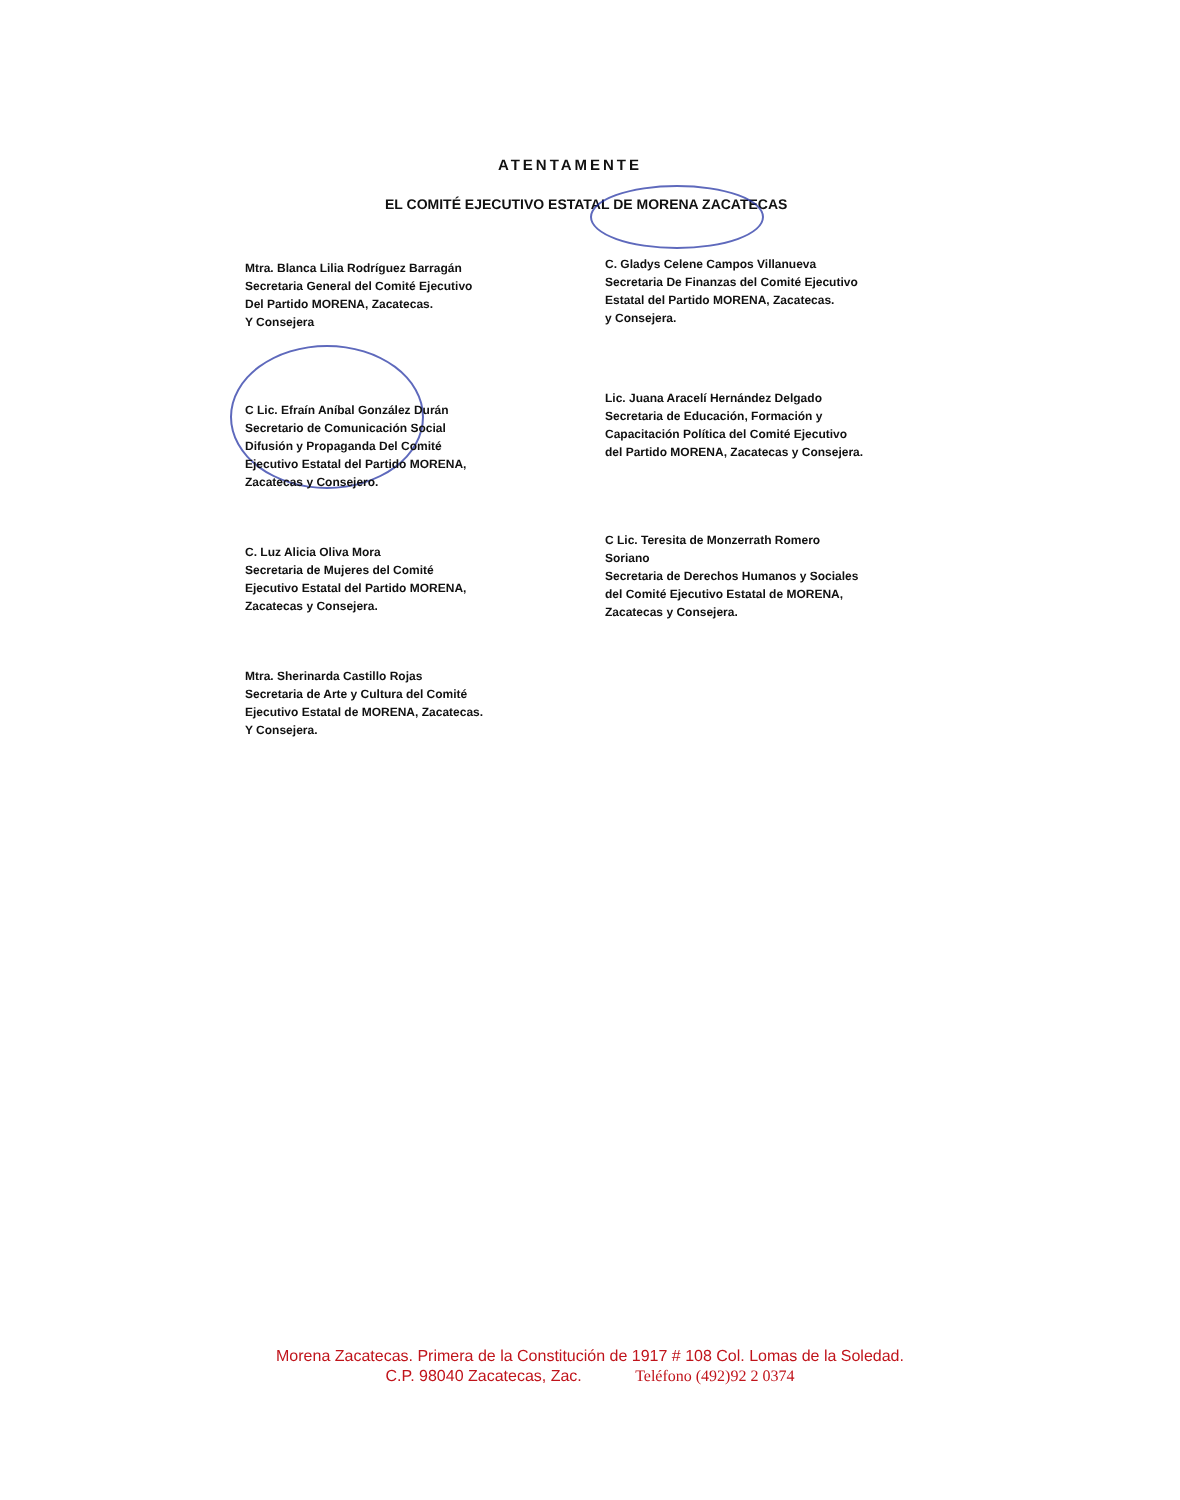ATENTAMENTE
EL COMITÉ EJECUTIVO ESTATAL DE MORENA ZACATECAS
Mtra. Blanca Lilia Rodríguez Barragán
Secretaria General del Comité Ejecutivo
Del Partido MORENA, Zacatecas.
Y Consejera
C Lic. Efraín Aníbal González Durán
Secretario de Comunicación Social
Difusión y Propaganda Del Comité
Ejecutivo Estatal del Partido MORENA,
Zacatecas y Consejero.
C. Luz Alicia Oliva Mora
Secretaria de Mujeres del Comité
Ejecutivo Estatal del Partido MORENA,
Zacatecas y Consejera.
Mtra. Sherinarda Castillo Rojas
Secretaria de Arte y Cultura del Comité
Ejecutivo Estatal de MORENA, Zacatecas.
Y Consejera.
C. Gladys Celene Campos Villanueva
Secretaria De Finanzas del Comité Ejecutivo
Estatal del Partido MORENA, Zacatecas.
y Consejera.
Lic. Juana Aracelí Hernández Delgado
Secretaria de Educación, Formación y
Capacitación Política del Comité Ejecutivo
del Partido MORENA, Zacatecas y Consejera.
C Lic. Teresita de Monzerrath Romero Soriano
Secretaria de Derechos Humanos y Sociales
del Comité Ejecutivo Estatal de MORENA,
Zacatecas y Consejera.
Morena Zacatecas. Primera de la Constitución de 1917 # 108 Col. Lomas de la Soledad.
C.P. 98040 Zacatecas, Zac. Teléfono (492)92 2 0374